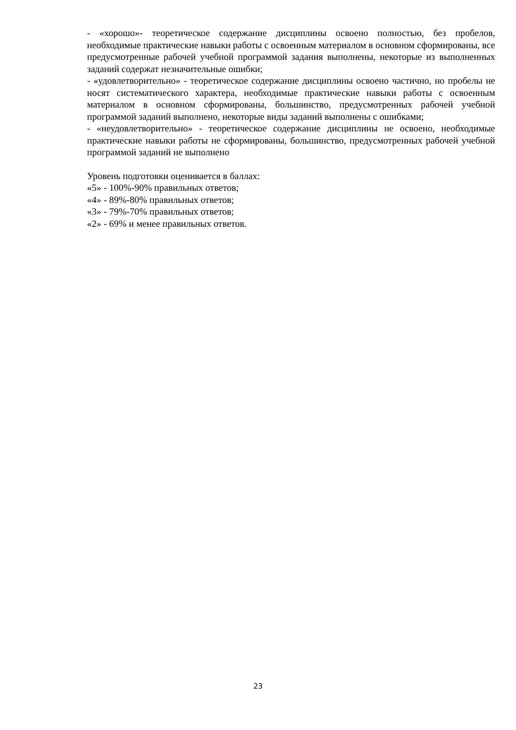- «хорошо»- теоретическое содержание дисциплины освоено полностью, без пробелов, необходимые практические навыки работы с освоенным материалом в основном сформированы, все предусмотренные рабочей учебной программой задания выполнены, некоторые из выполненных заданий содержат незначительные ошибки;
- «удовлетворительно» - теоретическое содержание дисциплины освоено частично, но пробелы не носят систематического характера, необходимые практические навыки работы с освоенным материалом в основном сформированы, большинство, предусмотренных рабочей учебной программой заданий выполнено, некоторые виды заданий выполнены с ошибками;
- «неудовлетворительно» - теоретическое содержание дисциплины не освоено, необходимые практические навыки работы не сформированы, большинство, предусмотренных рабочей учебной программой заданий не выполнено
Уровень подготовки оценивается в баллах:
«5» - 100%-90% правильных ответов;
«4» - 89%-80% правильных ответов;
«3» - 79%-70% правильных ответов;
«2» - 69% и менее правильных ответов.
23